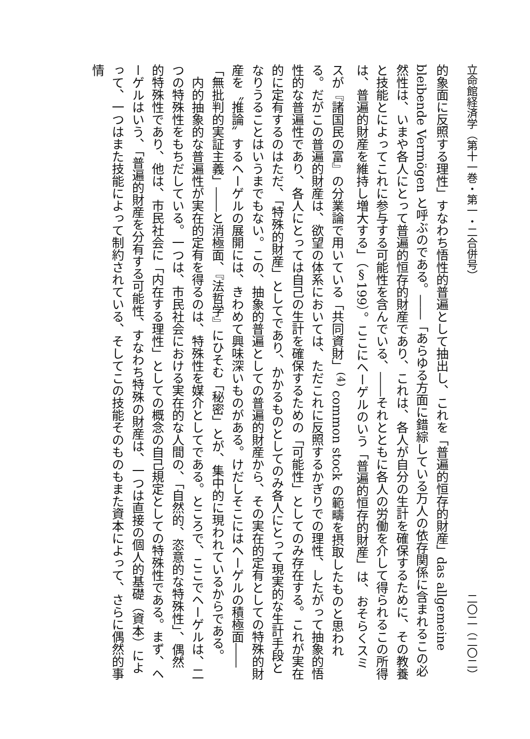立命館経済学（第十一巻・第一・二合併号） 二〇二（二〇二）
的象面に反照する理性」すなわち悟性的普遍として抽出し、これを「普遍的恒存的財産」das allgemeine bleibende Vermögen と呼ぶのである。――「あらゆる方面に錯綜している万人の依存関係に含まれるこの必然性は、いまや各人にとって普遍的恒存的財産であり、これは、各人が自分の生計を確保するために、その教養と技能とによってこれに参与する可能性を含んでいる、――それとともに各人の労働を介して得られるこの所得は、普遍的財産を維持し増大する」（§199）。ここにヘーゲルのいう「普遍的恒存的財産」は、おそらくスミスが『諸国民の富』の分業論で用いている「共同資財」<sup>(4)</sup> common stock の範疇を摂取したものと思われる。だがこの普遍的財産は、欲望の体系においては、ただこれに反照するかぎりでの理性、したがって抽象的悟性的な普遍性であり、各人にとっては自己の生計を確保するための「可能性」としてのみ存在する。これが実在的に定有するのはただ、「特殊的財産」としてであり、かかるものとしてのみ各人にとって現実的な生計手段となりうることはいうまでもない。この、抽象的普遍としての普遍的財産から、その実在的定有としての特殊的財産を〝推論〟するヘーゲルの展開には、きわめて興味深いものがある。けだしそこにはヘーゲルの積極面――「無批判的実証主義」――と消極面、『法哲学』にひそむ「秘密」とが、集中的に現われているからである。
内的抽象的な普遍性が実在的定有を得るのは、特殊性を媒介としてである。ところで、ここでヘーゲルは、二つの特殊性をもちだしている。一つは、市民社会における実在的な人間の、「自然的、恣意的な特殊性」、偶然的特殊性であり、他は、市民社会に「内在する理性」としての概念の自己規定としての特殊性である。まず、ヘーゲルはいう、「普遍的財産を分有する可能性、すなわち特殊の財産は、一つは直接の個人的基礎（資本）によって、一つはまた技能によって制約されている、そしてこの技能そのものもまた資本によって、さらに偶然的事情